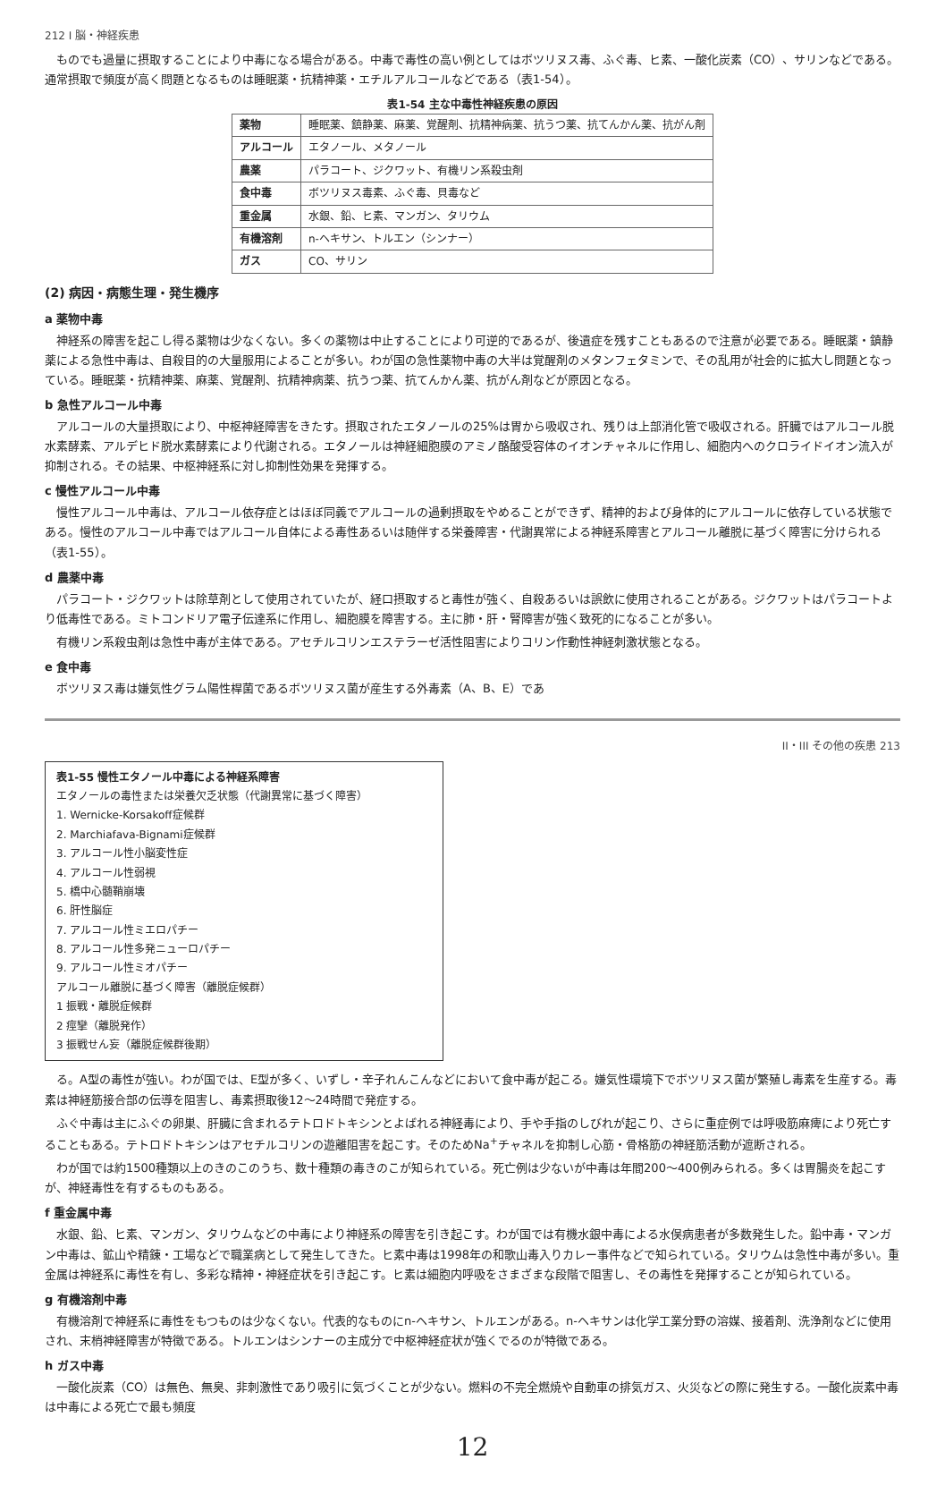212 I 脳・神経疾患
ものでも過量に摂取することにより中毒になる場合がある。中毒で毒性の高い例としてはボツリヌス毒、ふぐ毒、ヒ素、一酸化炭素（CO）、サリンなどである。通常摂取で頻度が高く問題となるものは睡眠薬・抗精神薬・エチルアルコールなどである（表1-54）。
表1-54 主な中毒性神経疾患の原因
| 薬物 | 睡眠薬、鎮静薬、麻薬、覚醒剤、抗精神病薬、抗うつ薬、抗てんかん薬、抗がん剤 |
| アルコール | エタノール、メタノール |
| 農薬 | パラコート、ジクワット、有機リン系殺虫剤 |
| 食中毒 | ボツリヌス毒素、ふぐ毒、貝毒など |
| 重金属 | 水銀、鉛、ヒ素、マンガン、タリウム |
| 有機溶剤 | n-ヘキサン、トルエン（シンナー） |
| ガス | CO、サリン |
(2) 病因・病態生理・発生機序
a 薬物中毒
神経系の障害を起こし得る薬物は少なくない。多くの薬物は中止することにより可逆的であるが、後遺症を残すこともあるので注意が必要である。睡眠薬・鎮静薬による急性中毒は、自殺目的の大量服用によることが多い。わが国の急性薬物中毒の大半は覚醒剤のメタンフェタミンで、その乱用が社会的に拡大し問題となっている。睡眠薬・抗精神薬、麻薬、覚醒剤、抗精神病薬、抗うつ薬、抗てんかん薬、抗がん剤などが原因となる。
b 急性アルコール中毒
アルコールの大量摂取により、中枢神経障害をきたす。摂取されたエタノールの25%は胃から吸収され、残りは上部消化管で吸収される。肝臓ではアルコール脱水素酵素、アルデヒド脱水素酵素により代謝される。エタノールは神経細胞膜のアミノ酪酸受容体のイオンチャネルに作用し、細胞内へのクロライドイオン流入が抑制される。その結果、中枢神経系に対し抑制性効果を発揮する。
c 慢性アルコール中毒
慢性アルコール中毒は、アルコール依存症とはほぼ同義でアルコールの過剰摂取をやめることができず、精神的および身体的にアルコールに依存している状態である。慢性のアルコール中毒ではアルコール自体による毒性あるいは随伴する栄養障害・代謝異常による神経系障害とアルコール離脱に基づく障害に分けられる（表1-55）。
d 農薬中毒
パラコート・ジクワットは除草剤として使用されていたが、経口摂取すると毒性が強く、自殺あるいは誤飲に使用されることがある。ジクワットはパラコートより低毒性である。ミトコンドリア電子伝達系に作用し、細胞膜を障害する。主に肺・肝・腎障害が強く致死的になることが多い。
有機リン系殺虫剤は急性中毒が主体である。アセチルコリンエステラーゼ活性阻害によりコリン作動性神経刺激状態となる。
e 食中毒
ボツリヌス毒は嫌気性グラム陽性桿菌であるボツリヌス菌が産生する外毒素（A、B、E）であ
II・III その他の疾患 213
表1-55 慢性エタノール中毒による神経系障害
エタノールの毒性または栄養欠乏状態（代謝異常に基づく障害）
1. Wernicke-Korsakoff症候群
2. Marchiafava-Bignami症候群
3. アルコール性小脳変性症
4. アルコール性弱視
5. 橋中心髄鞘崩壊
6. 肝性脳症
7. アルコール性ミエロパチー
8. アルコール性多発ニューロパチー
9. アルコール性ミオパチー
アルコール離脱に基づく障害（離脱症候群）
1 振戦・離脱症候群
2 痙攣（離脱発作）
3 振戦せん妄（離脱症候群後期）
る。A型の毒性が強い。わが国では、E型が多く、いずし・辛子れんこんなどにおいて食中毒が起こる。嫌気性環境下でボツリヌス菌が繁殖し毒素を生産する。毒素は神経筋接合部の伝導を阻害し、毒素摂取後12〜24時間で発症する。
ふぐ中毒は主にふぐの卵巣、肝臓に含まれるテトロドトキシンとよばれる神経毒により、手や手指のしびれが起こり、さらに重症例では呼吸筋麻痺により死亡することもある。テトロドトキシンはアセチルコリンの遊離阻害を起こす。そのためNa<sup>+</sup>チャネルを抑制し心筋・骨格筋の神経筋活動が遮断される。
わが国では約1500種類以上のきのこのうち、数十種類の毒きのこが知られている。死亡例は少ないが中毒は年間200〜400例みられる。多くは胃腸炎を起こすが、神経毒性を有するものもある。
f 重金属中毒
水銀、鉛、ヒ素、マンガン、タリウムなどの中毒により神経系の障害を引き起こす。わが国では有機水銀中毒による水俣病患者が多数発生した。鉛中毒・マンガン中毒は、鉱山や精錬・工場などで職業病として発生してきた。ヒ素中毒は1998年の和歌山毒入りカレー事件などで知られている。タリウムは急性中毒が多い。重金属は神経系に毒性を有し、多彩な精神・神経症状を引き起こす。ヒ素は細胞内呼吸をさまざまな段階で阻害し、その毒性を発揮することが知られている。
g 有機溶剤中毒
有機溶剤で神経系に毒性をもつものは少なくない。代表的なものにn-ヘキサン、トルエンがある。n-ヘキサンは化学工業分野の溶媒、接着剤、洗浄剤などに使用され、末梢神経障害が特徴である。トルエンはシンナーの主成分で中枢神経症状が強くでるのが特徴である。
h ガス中毒
一酸化炭素（CO）は無色、無臭、非刺激性であり吸引に気づくことが少ない。燃料の不完全燃焼や自動車の排気ガス、火災などの際に発生する。一酸化炭素中毒は中毒による死亡で最も頻度
12